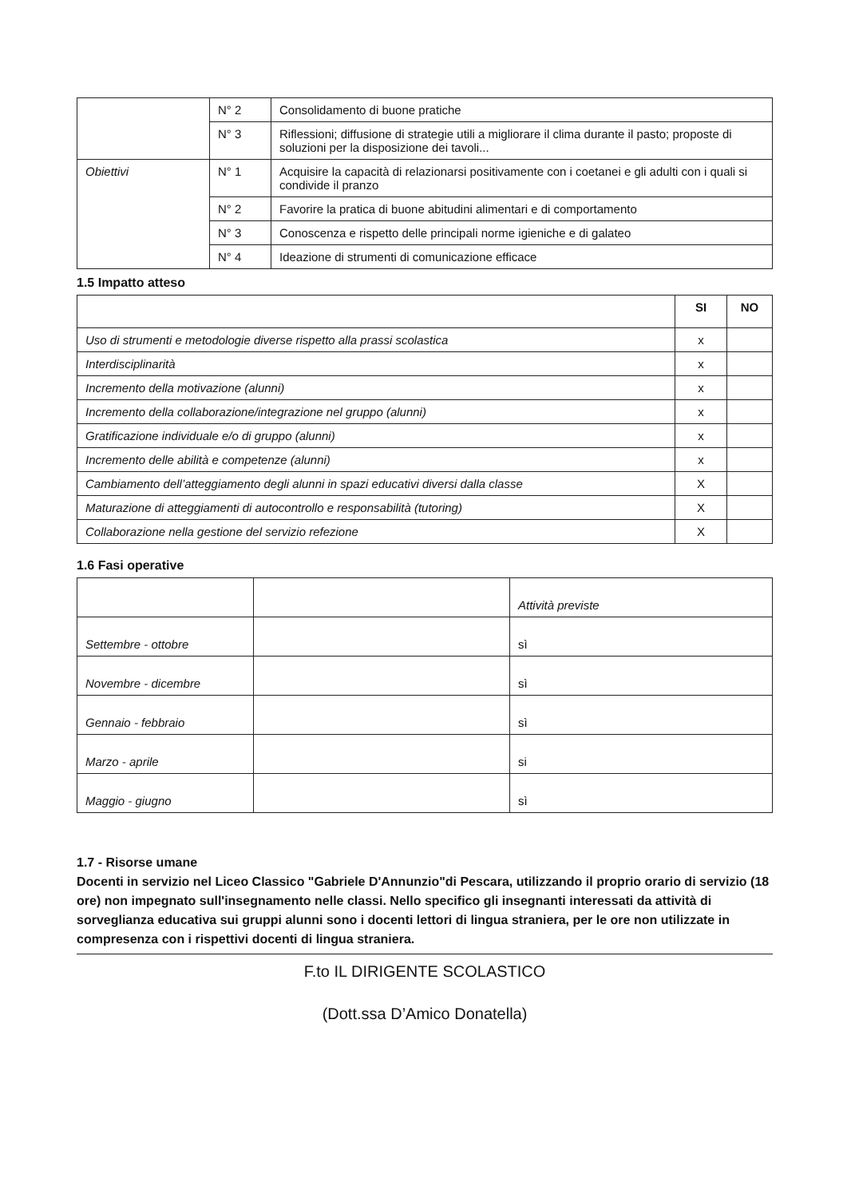| | N° 2 | Consolidamento di buone pratiche |
| | N° 3 | Riflessioni; diffusione di strategie utili a migliorare il clima durante il pasto; proposte di soluzioni per la disposizione dei tavoli... |
| Obiettivi | N° 1 | Acquisire la capacità di relazionarsi positivamente con i coetanei e gli adulti con i quali si condivide il pranzo |
| | N° 2 | Favorire la pratica di buone abitudini alimentari e di comportamento |
| | N° 3 | Conoscenza e rispetto delle principali norme igieniche e di galateo |
| | N° 4 | Ideazione di strumenti di comunicazione efficace |
1.5 Impatto atteso
| | SI | NO |
| --- | --- | --- |
| Uso di strumenti e metodologie diverse rispetto alla prassi scolastica | x | |
| Interdisciplinarità | x | |
| Incremento della motivazione (alunni) | x | |
| Incremento della collaborazione/integrazione nel gruppo (alunni) | x | |
| Gratificazione individuale e/o di gruppo (alunni) | x | |
| Incremento delle abilità e competenze (alunni) | x | |
| Cambiamento dell’atteggiamento degli alunni in spazi educativi diversi dalla classe | X | |
| Maturazione di atteggiamenti di autocontrollo e responsabilità (tutoring) | X | |
| Collaborazione nella gestione del servizio refezione | X | |
1.6 Fasi operative
| | | Attività previste |
| Settembre - ottobre | | sì |
| Novembre - dicembre | | sì |
| Gennaio - febbraio | | sì |
| Marzo - aprile | | si |
| Maggio - giugno | | sì |
1.7 - Risorse umane
Docenti in servizio nel Liceo Classico "Gabriele D'Annunzio"di Pescara, utilizzando il proprio orario di servizio (18 ore) non impegnato sull'insegnamento nelle classi. Nello specifico gli insegnanti interessati da attività di sorveglianza educativa sui gruppi alunni sono i docenti lettori di lingua straniera, per le ore non utilizzate in compresenza con i rispettivi docenti di lingua straniera.
F.to IL DIRIGENTE SCOLASTICO
(Dott.ssa D’Amico Donatella)